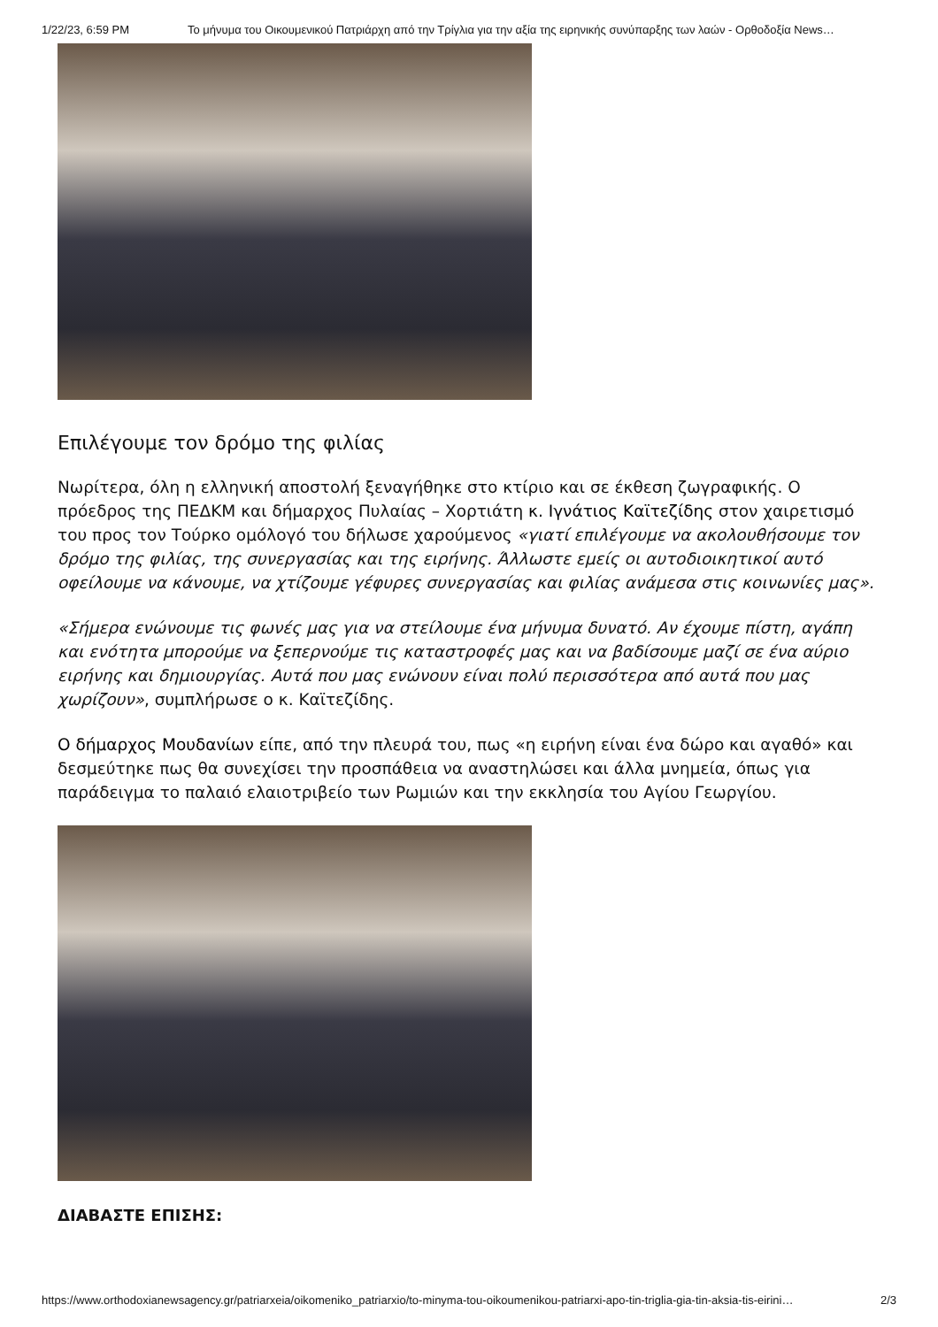1/22/23, 6:59 PM Το μήνυμα του Οικουμενικού Πατριάρχη από την Τρίγλια για την αξία της ειρηνικής συνύπαρξης των λαών - Ορθοδοξία News…
Επιλέγουμε τον δρόμο της φιλίας
Νωρίτερα, όλη η ελληνική αποστολή ξεναγήθηκε στο κτίριο και σε έκθεση ζωγραφικής. Ο πρόεδρος της ΠΕΔΚΜ και δήμαρχος Πυλαίας – Χορτιάτη κ. Ιγνάτιος Καϊτεζίδης στον χαιρετισμό του προς τον Τούρκο ομόλογό του δήλωσε χαρούμενος «γιατί επιλέγουμε να ακολουθήσουμε τον δρόμο της φιλίας, της συνεργασίας και της ειρήνης. Άλλωστε εμείς οι αυτοδιοικητικοί αυτό οφείλουμε να κάνουμε, να χτίζουμε γέφυρες συνεργασίας και φιλίας ανάμεσα στις κοινωνίες μας».
«Σήμερα ενώνουμε τις φωνές μας για να στείλουμε ένα μήνυμα δυνατό. Αν έχουμε πίστη, αγάπη και ενότητα μπορούμε να ξεπερνούμε τις καταστροφές μας και να βαδίσουμε μαζί σε ένα αύριο ειρήνης και δημιουργίας. Αυτά που μας ενώνουν είναι πολύ περισσότερα από αυτά που μας χωρίζουν», συμπλήρωσε ο κ. Καϊτεζίδης.
Ο δήμαρχος Μουδανίων είπε, από την πλευρά του, πως «η ειρήνη είναι ένα δώρο και αγαθό» και δεσμεύτηκε πως θα συνεχίσει την προσπάθεια να αναστηλώσει και άλλα μνημεία, όπως για παράδειγμα το παλαιό ελαιοτριβείο των Ρωμιών και την εκκλησία του Αγίου Γεωργίου.
ΔΙΑΒΑΣΤΕ ΕΠΙΣΗΣ:
https://www.orthodoxianewsagency.gr/patriarxeia/oikomeniko_patriarxio/to-minyma-tou-oikoumenikou-patriarxi-apo-tin-triglia-gia-tin-aksia-tis-eirini… 2/3